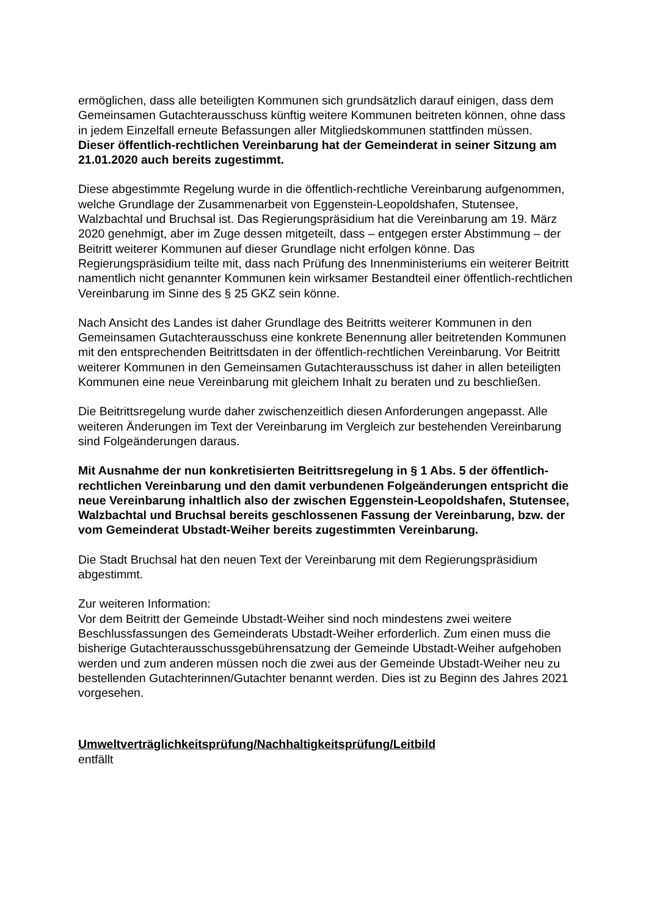ermöglichen, dass alle beteiligten Kommunen sich grundsätzlich darauf einigen, dass dem Gemeinsamen Gutachterausschuss künftig weitere Kommunen beitreten können, ohne dass in jedem Einzelfall erneute Befassungen aller Mitgliedskommunen stattfinden müssen.
Dieser öffentlich-rechtlichen Vereinbarung hat der Gemeinderat in seiner Sitzung am 21.01.2020 auch bereits zugestimmt.
Diese abgestimmte Regelung wurde in die öffentlich-rechtliche Vereinbarung aufgenommen, welche Grundlage der Zusammenarbeit von Eggenstein-Leopoldshafen, Stutensee, Walzbachtal und Bruchsal ist. Das Regierungspräsidium hat die Vereinbarung am 19. März 2020 genehmigt, aber im Zuge dessen mitgeteilt, dass – entgegen erster Abstimmung – der Beitritt weiterer Kommunen auf dieser Grundlage nicht erfolgen könne. Das Regierungspräsidium teilte mit, dass nach Prüfung des Innenministeriums ein weiterer Beitritt namentlich nicht genannter Kommunen kein wirksamer Bestandteil einer öffentlich-rechtlichen Vereinbarung im Sinne des § 25 GKZ sein könne.
Nach Ansicht des Landes ist daher Grundlage des Beitritts weiterer Kommunen in den Gemeinsamen Gutachterausschuss eine konkrete Benennung aller beitretenden Kommunen mit den entsprechenden Beitrittsdaten in der öffentlich-rechtlichen Vereinbarung. Vor Beitritt weiterer Kommunen in den Gemeinsamen Gutachterausschuss ist daher in allen beteiligten Kommunen eine neue Vereinbarung mit gleichem Inhalt zu beraten und zu beschließen.
Die Beitrittsregelung wurde daher zwischenzeitlich diesen Anforderungen angepasst. Alle weiteren Änderungen im Text der Vereinbarung im Vergleich zur bestehenden Vereinbarung sind Folgeänderungen daraus.
Mit Ausnahme der nun konkretisierten Beitrittsregelung in § 1 Abs. 5 der öffentlich-rechtlichen Vereinbarung und den damit verbundenen Folgeänderungen entspricht die neue Vereinbarung inhaltlich also der zwischen Eggenstein-Leopoldshafen, Stutensee, Walzbachtal und Bruchsal bereits geschlossenen Fassung der Vereinbarung, bzw. der vom Gemeinderat Ubstadt-Weiher bereits zugestimmten Vereinbarung.
Die Stadt Bruchsal hat den neuen Text der Vereinbarung mit dem Regierungspräsidium abgestimmt.
Zur weiteren Information:
Vor dem Beitritt der Gemeinde Ubstadt-Weiher sind noch mindestens zwei weitere Beschlussfassungen des Gemeinderats Ubstadt-Weiher erforderlich. Zum einen muss die bisherige Gutachterausschussgebührensatzung der Gemeinde Ubstadt-Weiher aufgehoben werden und zum anderen müssen noch die zwei aus der Gemeinde Ubstadt-Weiher neu zu bestellenden Gutachterinnen/Gutachter benannt werden. Dies ist zu Beginn des Jahres 2021 vorgesehen.
Umweltverträglichkeitsprüfung/Nachhaltigkeitsprüfung/Leitbild
entfällt